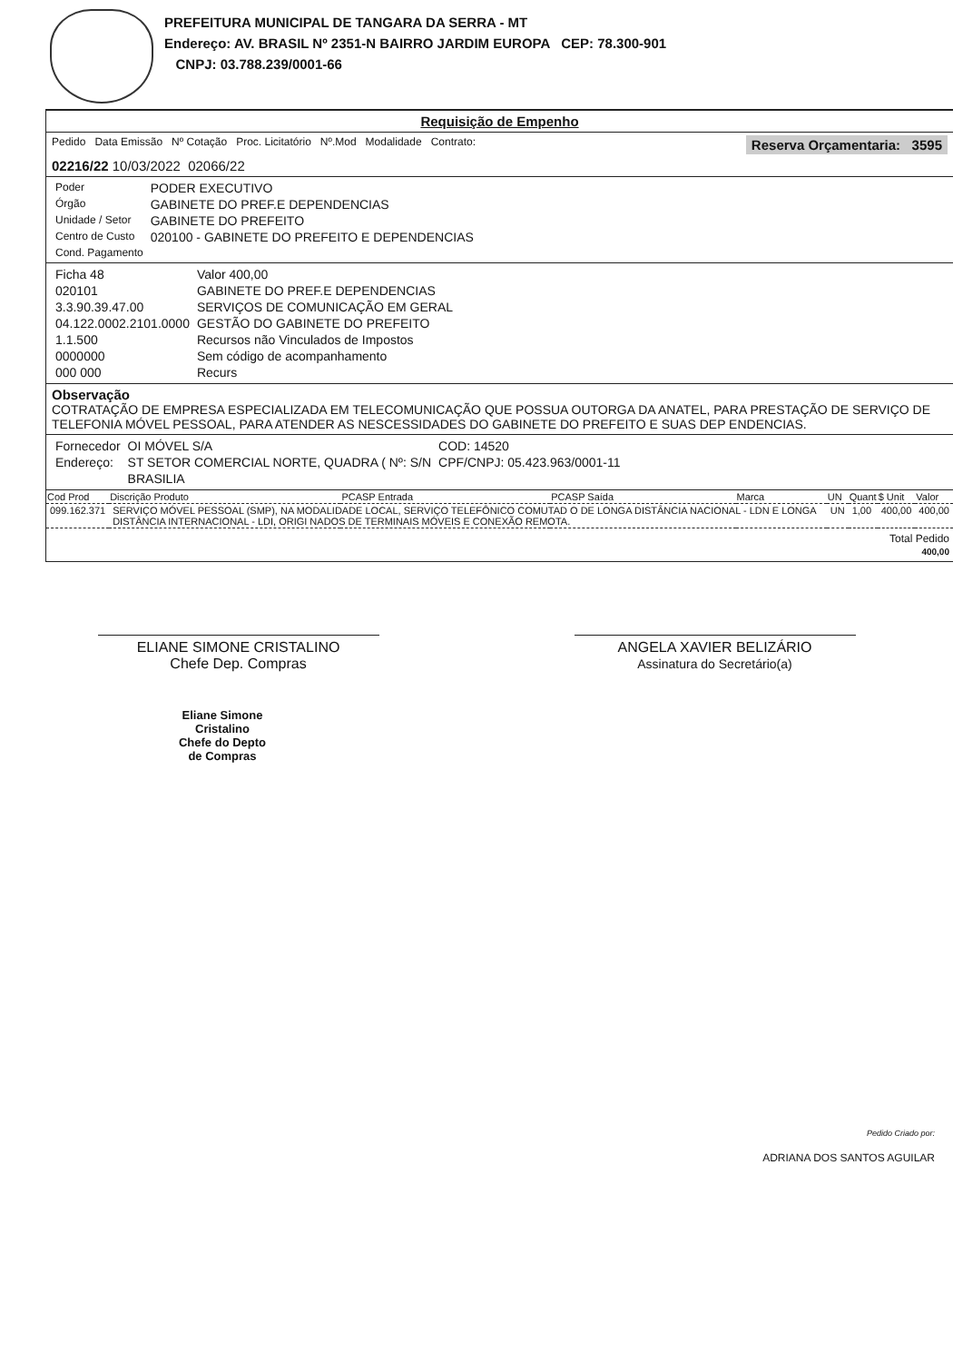PREFEITURA MUNICIPAL DE TANGARA DA SERRA - MT
Endereço: AV. BRASIL Nº 2351-N BAIRRO JARDIM EUROPA CEP: 78.300-901
CNPJ: 03.788.239/0001-66
Requisição de Empenho
Pedido Data Emissão Nº Cotação Proc. Licitatório Nº.Mod Modalidade Contrato: Reserva Orçamentaria: 3595
02216/22 10/03/2022 02066/22
| Poder | PODER EXECUTIVO |
| Órgão | GABINETE DO PREF.E DEPENDENCIAS |
| Unidade / Setor | GABINETE DO PREFEITO |
| Centro de Custo | 020100 - GABINETE DO PREFEITO E DEPENDENCIAS |
| Cond. Pagamento | |
| Ficha 48 | Valor 400,00 |
| 020101 | GABINETE DO PREF.E DEPENDENCIAS |
| 3.3.90.39.47.00 | SERVIÇOS DE COMUNICAÇÃO EM GERAL |
| 04.122.0002.2101.0000 | GESTÃO DO GABINETE DO PREFEITO |
| 1.1.500 | Recursos não Vinculados de Impostos |
| 0000000 | Sem código de acompanhamento |
| 000 000 | Recurs |
Observação
COTRATAÇÃO DE EMPRESA ESPECIALIZADA EM TELECOMUNICAÇÃO QUE POSSUA OUTORGA DA ANATEL, PARA PRESTAÇÃO DE SERVIÇO DE TELEFONIA MÓVEL PESSOAL, PARA ATENDER AS NESCESSIDADES DO GABINETE DO PREFEITO E SUAS DEP ENDENCIAS.
| Fornecedor | OI MÓVEL S/A | COD: 14520 |
| Endereço: | ST SETOR COMERCIAL NORTE, QUADRA ( Nº: S/N | CPF/CNPJ: 05.423.963/0001-11 |
| | BRASILIA | |
| Cod Prod | Discrição Produto | PCASP Entrada | PCASP Saída | Marca | UN | Quant | $ Unit | Valor |
| --- | --- | --- | --- | --- | --- | --- | --- | --- |
| 099.162.371 | SERVIÇO MÓVEL PESSOAL (SMP), NA MODALIDADE LOCAL, SERVIÇO TELEFÔNICO COMUTAD O DE LONGA DISTÂNCIA NACIONAL - LDN E LONGA DISTÂNCIA INTERNACIONAL - LDI, ORIGI NADOS DE TERMINAIS MÓVEIS E CONEXÃO REMOTA. | | | | UN | 1,00 | 400,00 | 400,00 |
Total Pedido
400,00
ELIANE SIMONE CRISTALINO
Chefe Dep. Compras
ANGELA XAVIER BELIZÁRIO
Assinatura do Secretário(a)
Eliane Simone Cristalino
Chefe do Depto
de Compras
Pedido Criado por:
ADRIANA DOS SANTOS AGUILAR